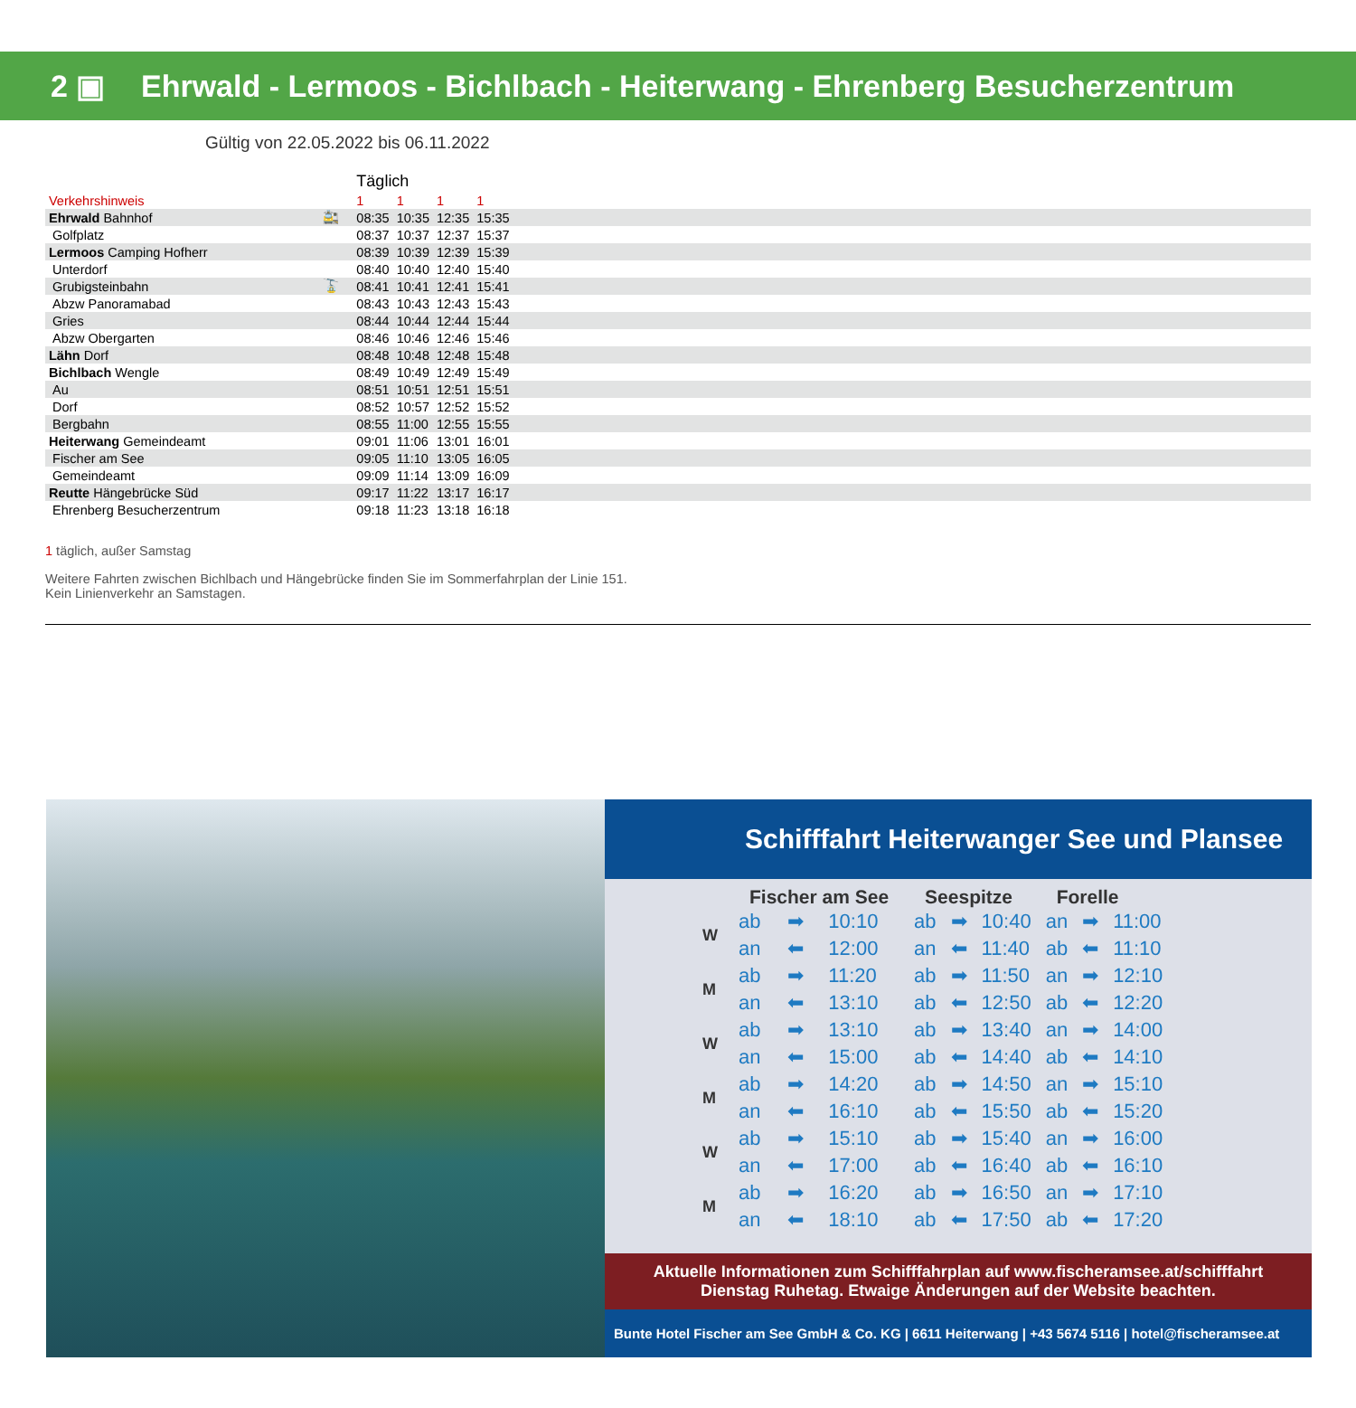2 ▣ Ehrwald - Lermoos - Bichlbach - Heiterwang - Ehrenberg Besucherzentrum
Gültig von 22.05.2022 bis 06.11.2022
| | | Täglich | | | | |
| Verkehrshinweis | | 1 | 1 | 1 | 1 | |
| Ehrwald Bahnhof | 🚉 | 08:35 | 10:35 | 12:35 | 15:35 | |
| Golfplatz | | 08:37 | 10:37 | 12:37 | 15:37 | |
| Lermoos Camping Hofherr | | 08:39 | 10:39 | 12:39 | 15:39 | |
| Unterdorf | | 08:40 | 10:40 | 12:40 | 15:40 | |
| Grubigsteinbahn | 🚡 | 08:41 | 10:41 | 12:41 | 15:41 | |
| Abzw Panoramabad | | 08:43 | 10:43 | 12:43 | 15:43 | |
| Gries | | 08:44 | 10:44 | 12:44 | 15:44 | |
| Abzw Obergarten | | 08:46 | 10:46 | 12:46 | 15:46 | |
| Lähn Dorf | | 08:48 | 10:48 | 12:48 | 15:48 | |
| Bichlbach Wengle | | 08:49 | 10:49 | 12:49 | 15:49 | |
| Au | | 08:51 | 10:51 | 12:51 | 15:51 | |
| Dorf | | 08:52 | 10:57 | 12:52 | 15:52 | |
| Bergbahn | | 08:55 | 11:00 | 12:55 | 15:55 | |
| Heiterwang Gemeindeamt | | 09:01 | 11:06 | 13:01 | 16:01 | |
| Fischer am See | | 09:05 | 11:10 | 13:05 | 16:05 | |
| Gemeindeamt | | 09:09 | 11:14 | 13:09 | 16:09 | |
| Reutte Hängebrücke Süd | | 09:17 | 11:22 | 13:17 | 16:17 | |
| Ehrenberg Besucherzentrum | | 09:18 | 11:23 | 13:18 | 16:18 | |
1 täglich, außer Samstag
Weitere Fahrten zwischen Bichlbach und Hängebrücke finden Sie im Sommerfahrplan der Linie 151.
Kein Linienverkehr an Samstagen.
Schifffahrt Heiterwanger See und Plansee
| | Fischer am See | | | Seespitze | | | Forelle | | |
| --- | --- | --- | --- | --- | --- | --- | --- | --- | --- |
| W | ab | ➡ | 10:10 | ab | ➡ | 10:40 | an | ➡ | 11:00 |
| | an | ⬅ | 12:00 | an | ⬅ | 11:40 | ab | ⬅ | 11:10 |
| M | ab | ➡ | 11:20 | ab | ➡ | 11:50 | an | ➡ | 12:10 |
| | an | ⬅ | 13:10 | ab | ⬅ | 12:50 | ab | ⬅ | 12:20 |
| W | ab | ➡ | 13:10 | ab | ➡ | 13:40 | an | ➡ | 14:00 |
| | an | ⬅ | 15:00 | ab | ⬅ | 14:40 | ab | ⬅ | 14:10 |
| M | ab | ➡ | 14:20 | ab | ➡ | 14:50 | an | ➡ | 15:10 |
| | an | ⬅ | 16:10 | ab | ⬅ | 15:50 | ab | ⬅ | 15:20 |
| W | ab | ➡ | 15:10 | ab | ➡ | 15:40 | an | ➡ | 16:00 |
| | an | ⬅ | 17:00 | ab | ⬅ | 16:40 | ab | ⬅ | 16:10 |
| M | ab | ➡ | 16:20 | ab | ➡ | 16:50 | an | ➡ | 17:10 |
| | an | ⬅ | 18:10 | ab | ⬅ | 17:50 | ab | ⬅ | 17:20 |
Aktuelle Informationen zum Schifffahrplan auf www.fischeramsee.at/schifffahrt
Dienstag Ruhetag. Etwaige Änderungen auf der Website beachten.
Bunte Hotel Fischer am See GmbH & Co. KG | 6611 Heiterwang | +43 5674 5116 | hotel@fischeramsee.at